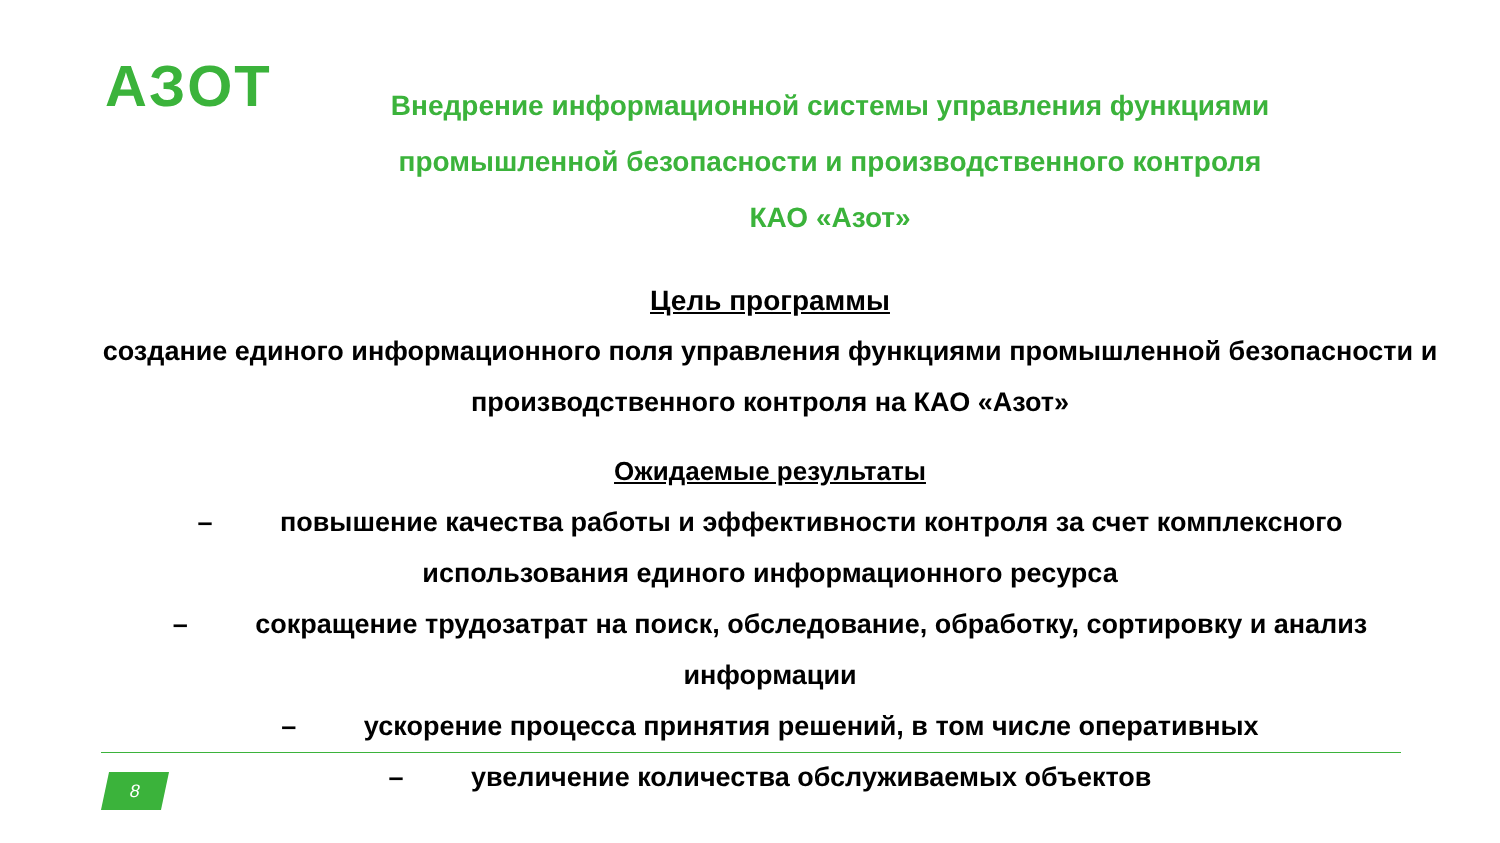AЗOT
Внедрение информационной системы управления функциями промышленной безопасности и производственного контроля
КАО «Азот»
Цель программы
создание единого информационного поля управления функциями промышленной безопасности и производственного контроля на КАО «Азот»
Ожидаемые результаты
– повышение качества работы и эффективности контроля за счет комплексного использования единого информационного ресурса
– сокращение трудозатрат на поиск, обследование, обработку, сортировку и анализ информации
– ускорение процесса принятия решений, в том числе оперативных
– увеличение количества обслуживаемых объектов
8